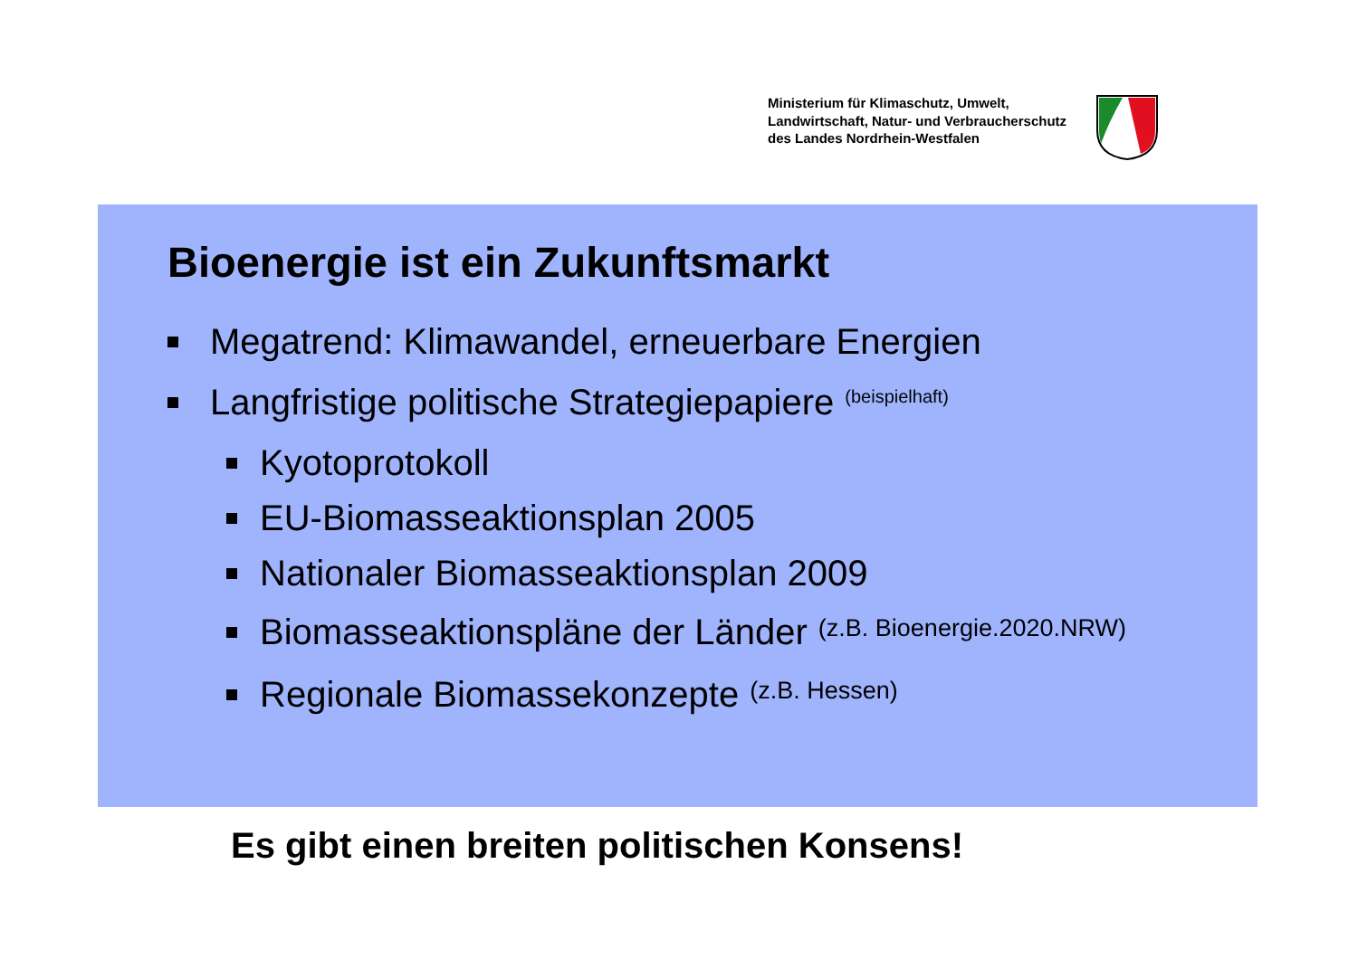Ministerium für Klimaschutz, Umwelt,
Landwirtschaft, Natur- und Verbraucherschutz
des Landes Nordrhein-Westfalen
Bioenergie ist ein Zukunftsmarkt
Megatrend: Klimawandel, erneuerbare Energien
Langfristige politische Strategiepapiere (beispielhaft)
Kyotoprotokoll
EU-Biomasseaktionsplan 2005
Nationaler Biomasseaktionsplan 2009
Biomasseaktionspläne der Länder (z.B. Bioenergie.2020.NRW)
Regionale Biomassekonzepte (z.B. Hessen)
Es gibt einen breiten politischen Konsens!